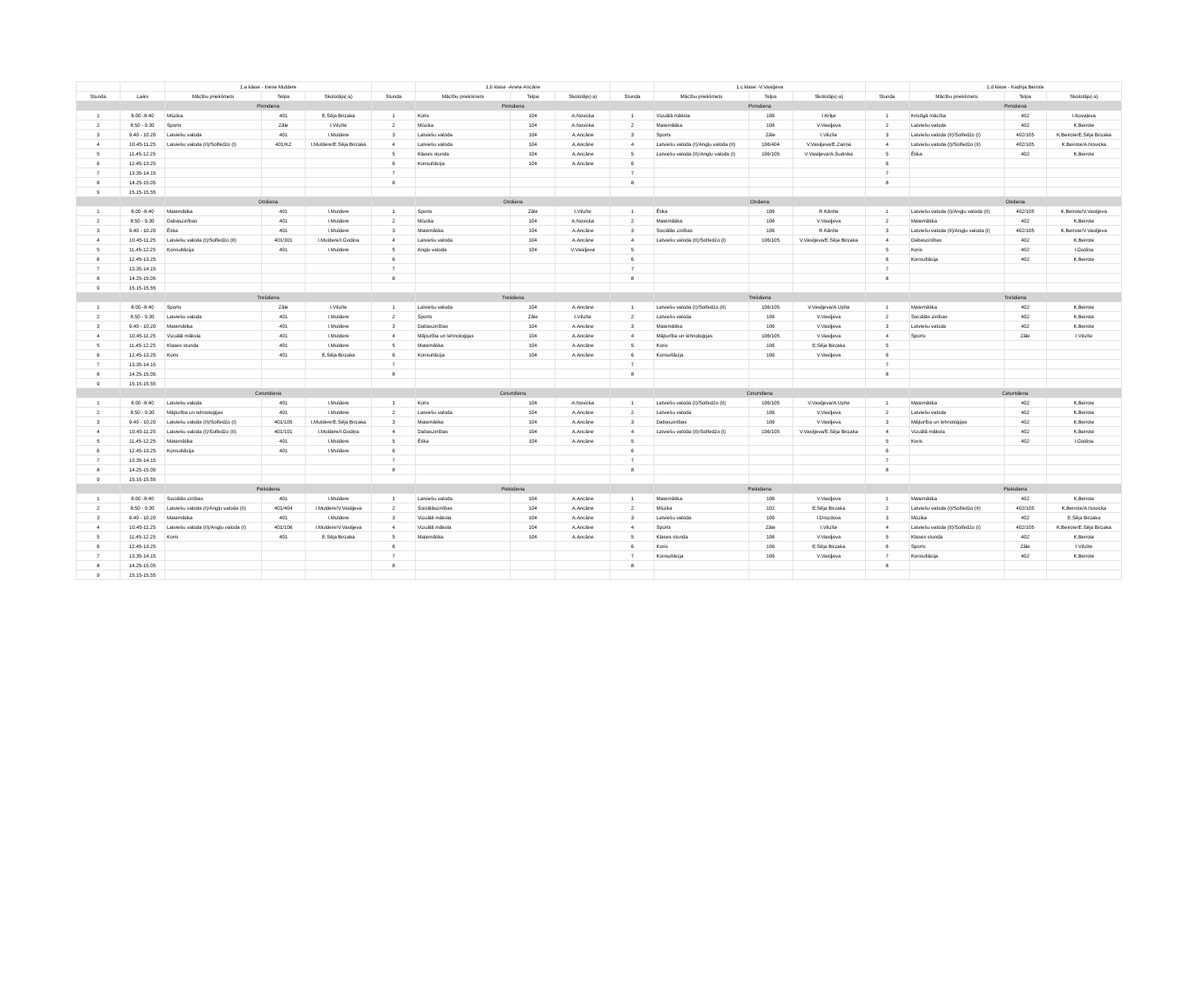| | | 1.a klase - Inese Muldere | | | | 1.b klase -Anete Ancāne | | | | 1.c klase -V.Vasiļjeva | | | | 1.d klase - Kadrija Beirote | | |
| Stunda | Laiks | Mācību priekšmets | Telpa | Skolotājs(-a) | Stunda | Mācību priekšmets | Telpa | Skolotājs(-a) | Stunda | Mācību priekšmets | Telpa | Skolotājs(-a) | Stunda | Mācību priekšmets | Telpa | Skolotājs(-a) |
| | | Pirmdiena | | | | Pirmdiena | | | | Pirmdiena | | | | Pirmdiena | | |
| 1 | 8.00 -8.40 | Mūzika | 401 | E.Sēja Birzaka | 1 | Koris | 104 | A.Novicka | 1 | Vizuālā māksla | 106 | I.Kriķe | 1 | Kristīgā mācība | 402 | I.Kovaļeva |
| 2 | 8.50 - 9.30 | Sports | Zāle | I.Vēzīte | 2 | Mūzika | 104 | A.Novicka | 2 | Matemātika | 106 | V.Vasiļjeva | 2 | Latviešu valoda | 402 | K.Beirote |
| 3 | 9.40 - 10.20 | Latviešu valoda | 401 | I.Muldere | 3 | Latviešu valoda | 104 | A.Ancāne | 3 | Sports | Zāle | I.Vēzīte | 3 | Latviešu valoda (II)/Solfedžo (I) | 402/105 | K.Beirote/E.Sēja Birzaka |
| 4 | 10.45-11.25 | Latviešu valoda (II)/Solfedžo (I) | 401/KZ | I.Muldere/E.Sēja Birzaka | 4 | Latviešu valoda | 104 | A.Ancāne | 4 | Latviešu valoda (I)/Angļu valoda (II) | 106/404 | V.Vasiļjeva/E.Zariņa | 4 | Latviešu valoda (I)/Solfedžo (II) | 402/105 | K.Beirote/A.Novicka |
| 5 | 11.45-12.25 | | | | 5 | Klases stunda | 104 | A.Ancāne | 5 | Latviešu valoda (II)/Angļu valoda (I) | 106/105 | V.Vasiļjeva/A.Sudnika | 5 | Ētika | 402 | K.Beirote |
| 6 | 12.45-13.25 | | | | 6 | Konsultācija | 104 | A.Ancāne | 6 | | | | 6 | | | |
| 7 | 13.35-14.15 | | | | 7 | | | | 7 | | | | 7 | | | |
| 8 | 14.25-15.05 | | | | 8 | | | | 8 | | | | 8 | | | |
| 9 | 15.15-15.55 | | | | | | | | | | | | | | | |
| | | Otrdiena | | | | Otrdiena | | | | Otrdiena | | | | Otrdiena | | |
| 1 | 8.00 -8.40 | Matemātika | 401 | I.Muldere | 1 | Sports | Zāle | I.Vēzīte | 1 | Ētika | 106 | R.Kānīte | 1 | Latviešu valoda (I)/Angļu valoda (II) | 402/105 | K.Beirote/V.Vasiļjeva |
| 2 | 8.50 - 9.30 | Dabaszinības | 401 | I.Muldere | 2 | Mūzika | 104 | A.Novicka | 2 | Matemātika | 106 | V.Vasiļjeva | 2 | Matemātika | 402 | K.Beirote |
| 3 | 9.40 - 10.20 | Ētika | 401 | I.Muldere | 3 | Matemātika | 104 | A.Ancāne | 3 | Sociālās zinības | 106 | R.Kānīte | 3 | Latviešu valoda (II)/Angļu valoda (I) | 402/105 | K.Beirote/V.Vasiļjeva |
| 4 | 10.45-11.25 | Latviešu valoda (I)/Solfedžo (II) | 401/301 | I.Muldere/I.Godiņa | 4 | Latviešu valoda | 104 | A.Ancāne | 4 | Latviešu valoda (II)/Solfedžo (I) | 106/105 | V.Vasiļjeva/E.Sēja Birzaka | 4 | Dabaszinības | 402 | K.Beirote |
| 5 | 11.45-12.25 | Konsultācija | 401 | I.Muldere | 5 | Angļu valoda | 104 | V.Vasiļjeva | 5 | | | | 5 | Koris | 402 | I.Godiņa |
| 6 | 12.45-13.25 | | | | 6 | | | | 6 | | | | 6 | Konsultācija | 402 | K.Beirote |
| 7 | 13.35-14.15 | | | | 7 | | | | 7 | | | | 7 | | | |
| 8 | 14.25-15.05 | | | | 8 | | | | 8 | | | | 8 | | | |
| 9 | 15.15-15.55 | | | | | | | | | | | | | | | |
| | | Trešdiena | | | | Trešdiena | | | | Trešdiena | | | | Trešdiena | | |
| 1 | 8.00 -8.40 | Sports | Zāle | I.Vēzīte | 1 | Latviešu valoda | 104 | A.Ancāne | 1 | Latviešu valoda (I)/Solfedžo (II) | 106/105 | V.Vasiļjeva/A.Upīte | 1 | Matemātika | 402 | K.Beirote |
| 2 | 8.50 - 9.30 | Latviešu valoda | 401 | I.Muldere | 2 | Sports | Zāle | I.Vēzīte | 2 | Latviešu valoda | 106 | V.Vasiļjeva | 2 | Sociālās zinības | 402 | K.Beirote |
| 3 | 9.40 - 10.20 | Matemātika | 401 | I.Muldere | 3 | Dabaszinības | 104 | A.Ancāne | 3 | Matemātika | 106 | V.Vasiļjeva | 3 | Latviešu valoda | 402 | K.Beirote |
| 4 | 10.45-11.25 | Vizuālā māksla | 401 | I.Muldere | 4 | Mājturība un tehnoloģijas | 104 | A.Ancāne | 4 | Mājturība un tehnoloģijas | 106/105 | V.Vasiļjeva | 4 | Sports | Zāle | I.Vēzīte |
| 5 | 11.45-12.25 | Klases stunda | 401 | I.Muldere | 5 | Matemātika | 104 | A.Ancāne | 5 | Koris | 106 | E.Sēja Birzaka | 5 | | | |
| 6 | 12.45-13.25 | Koris | 401 | E.Sēja Birzaka | 6 | Konsultācija | 104 | A.Ancāne | 6 | Konsultācija | 106 | V.Vasiļjeva | 6 | | | |
| 7 | 13.35-14.15 | | | | 7 | | | | 7 | | | | 7 | | | |
| 8 | 14.25-15.05 | | | | 8 | | | | 8 | | | | 8 | | | |
| 9 | 15.15-15.55 | | | | | | | | | | | | | | | |
| | | Ceturtdiena | | | | Ceturtdiena | | | | Ceturtdiena | | | | Ceturtdiena | | |
| 1 | 8.00 -8.40 | Latviešu valoda | 401 | I.Muldere | 1 | Koris | 104 | A.Novicka | 1 | Latviešu valoda (I)/Solfedžo (II) | 106/105 | V.Vasiļjeva/A.Upīte | 1 | Matemātika | 402 | K.Beirote |
| 2 | 8.50 - 9.30 | Mājturība un tehnoloģijas | 401 | I.Muldere | 2 | Latviešu valoda | 104 | A.Ancāne | 2 | Latviešu valoda | 106 | V.Vasiļjeva | 2 | Latviešu valoda | 402 | K.Beirote |
| 3 | 9.40 - 10.20 | Latviešu valoda (II)/Solfedžo (I) | 401/105 | I.Muldere/E.Sēja Birzaka | 3 | Matemātika | 104 | A.Ancāne | 3 | Dabaszinības | 106 | V.Vasiļjeva | 3 | Mājturība un tehnoloģijas | 402 | K.Beirote |
| 4 | 10.45-11.25 | Latviešu valoda (I)/Solfedžo (II) | 401/101 | I.Muldere/I.Godiņa | 4 | Dabaszinības | 104 | A.Ancāne | 4 | Latviešu valoda (II)/Solfedžo (I) | 106/105 | V.Vasiļjeva/E.Sēja Birzaka | 4 | Vizuālā māksla | 402 | K.Beirote |
| 5 | 11.45-12.25 | Matemātika | 401 | I.Muldere | 5 | Ētika | 104 | A.Ancāne | 5 | | | | 5 | Koris | 402 | I.Godiņa |
| 6 | 12.45-13.25 | Konsultācija | 401 | I.Muldere | 6 | | | | 6 | | | | 6 | | | |
| 7 | 13.35-14.15 | | | | 7 | | | | 7 | | | | 7 | | | |
| 8 | 14.25-15.05 | | | | 8 | | | | 8 | | | | 8 | | | |
| 9 | 15.15-15.55 | | | | | | | | | | | | | | | |
| | | Piektdiena | | | | Piektdiena | | | | Piektdiena | | | | Piektdiena | | |
| 1 | 8.00 -8.40 | Sociālās zinības | 401 | I.Muldere | 1 | Latviešu valoda | 104 | A.Ancāne | 1 | Matemātika | 106 | V.Vasiļjeva | 1 | Matemātika | 402 | K.Beirote |
| 2 | 8.50 - 9.30 | Latviešu valoda (I)/Angļu valoda (II) | 401/404 | I.Muldere/V.Vasiļjeva | 2 | Sociālāszinības | 104 | A.Ancāne | 2 | Mūzika | 102 | E.Sēja Birzaka | 2 | Latviešu valoda (I)/Solfedžo (II) | 402/105 | K.Beirote/A.Novicka |
| 3 | 9.40 - 10.20 | Matemātika | 401 | I.Muldere | 3 | Vizuālā māksla | 104 | A.Ancāne | 3 | Latviešu valoda | 106 | I.Drozdova | 3 | Mūzika | 402 | E.Sēja Birzaka |
| 4 | 10.45-11.25 | Latviešu valoda (II)/Angļu valoda (I) | 401/106 | I.Muldere/V.Vasiļjeva | 4 | Vizuālā māksla | 104 | A.Ancāne | 4 | Sports | Zāle | I.Vēzīte | 4 | Latviešu valoda (II)/Solfedžo (I) | 402/105 | K.Beirote/E.Sēja Birzaka |
| 5 | 11.45-12.25 | Koris | 401 | E.Sēja Birzaka | 5 | Matemātika | 104 | A.Ancāne | 5 | Klases stunda | 106 | V.Vasiļjeva | 5 | Klases stunda | 402 | K.Beirote |
| 6 | 12.45-13.25 | | | | 6 | | | | 6 | Koris | 106 | E.Sēja Birzaka | 6 | Sports | Zāle | I.Vēzīte |
| 7 | 13.35-14.15 | | | | 7 | | | | 7 | Konsultācija | 106 | V.Vasiļjeva | 7 | Konsultācija | 402 | K.Beirote |
| 8 | 14.25-15.05 | | | | 8 | | | | 8 | | | | 8 | | | |
| 9 | 15.15-15.55 | | | | | | | | | | | | | | | |